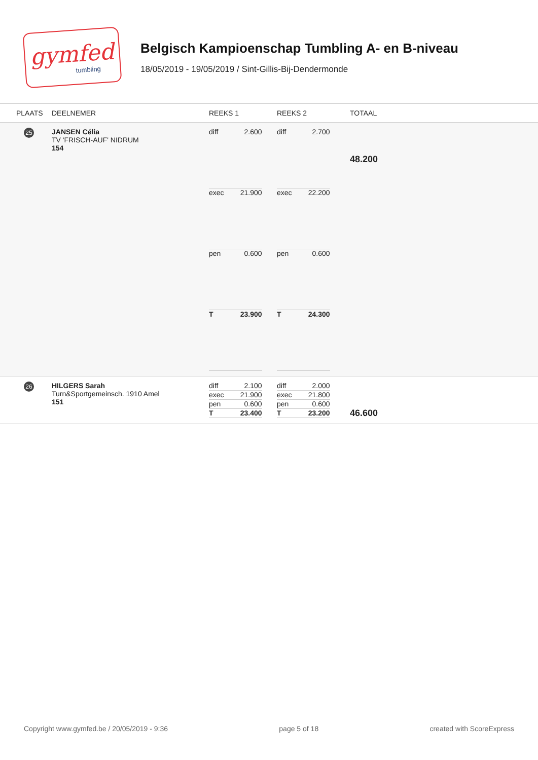gymfed
tumbling
Belgisch Kampioenschap Tumbling A- en B-niveau
18/05/2019 - 19/05/2019 / Sint-Gillis-Bij-Dendermonde
| PLAATS | DEELNEMER | REEKS 1 | REEKS 2 | TOTAAL |
| --- | --- | --- | --- | --- |
| 25 | JANSEN Célia TV 'FRISCH-AUF' NIDRUM 154 | / diff / 2.600 / / exec / 21.900 / / pen / 0.600 / / T / 23.900 / | / diff / 2.700 / / exec / 22.200 / / pen / 0.600 / / T / 24.300 / | 48.200 |
| 26 | HILGERS Sarah Turn&Sportgemeinsch. 1910 Amel 151 | / diff / 2.100 / / exec / 21.900 / / pen / 0.600 / / T / 23.400 / | / diff / 2.000 / / exec / 21.800 / / pen / 0.600 / / T / 23.200 / | 46.600 |
Copyright www.gymfed.be / 20/05/2019 - 9:36 page 5 of 18 created with ScoreExpress